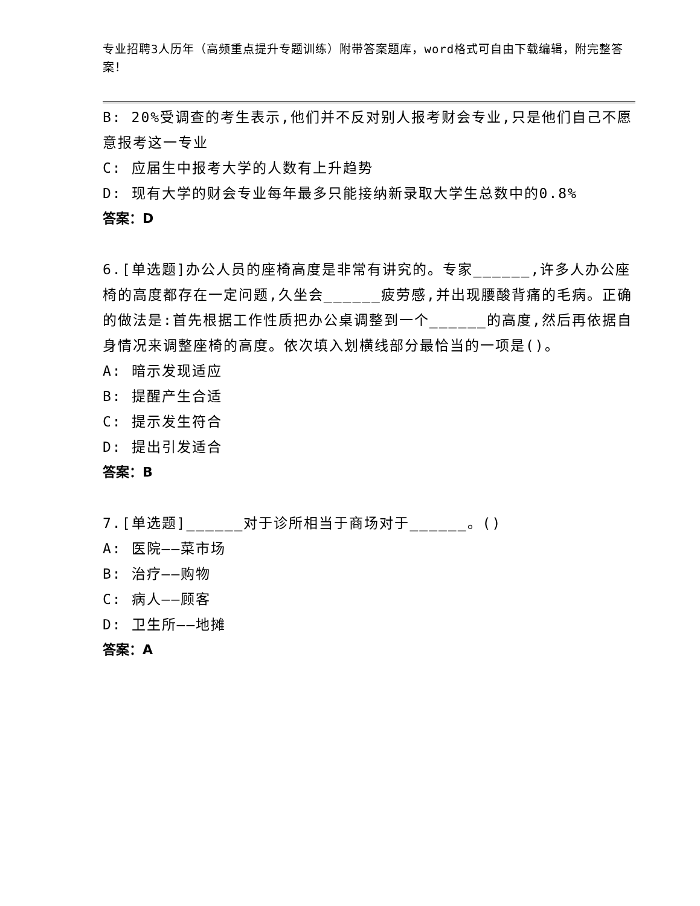专业招聘3人历年（高频重点提升专题训练）附带答案题库，word格式可自由下载编辑，附完整答案！
B: 20%受调查的考生表示,他们并不反对别人报考财会专业,只是他们自己不愿意报考这一专业
C: 应届生中报考大学的人数有上升趋势
D: 现有大学的财会专业每年最多只能接纳新录取大学生总数中的0.8%
答案：D
6.[单选题]办公人员的座椅高度是非常有讲究的。专家______,许多人办公座椅的高度都存在一定问题,久坐会______疲劳感,并出现腰酸背痛的毛病。正确的做法是:首先根据工作性质把办公桌调整到一个______的高度,然后再依据自身情况来调整座椅的高度。依次填入划横线部分最恰当的一项是()。
A: 暗示发现适应
B: 提醒产生合适
C: 提示发生符合
D: 提出引发适合
答案：B
7.[单选题]______对于诊所相当于商场对于______。()
A: 医院——菜市场
B: 治疗——购物
C: 病人——顾客
D: 卫生所——地摊
答案：A